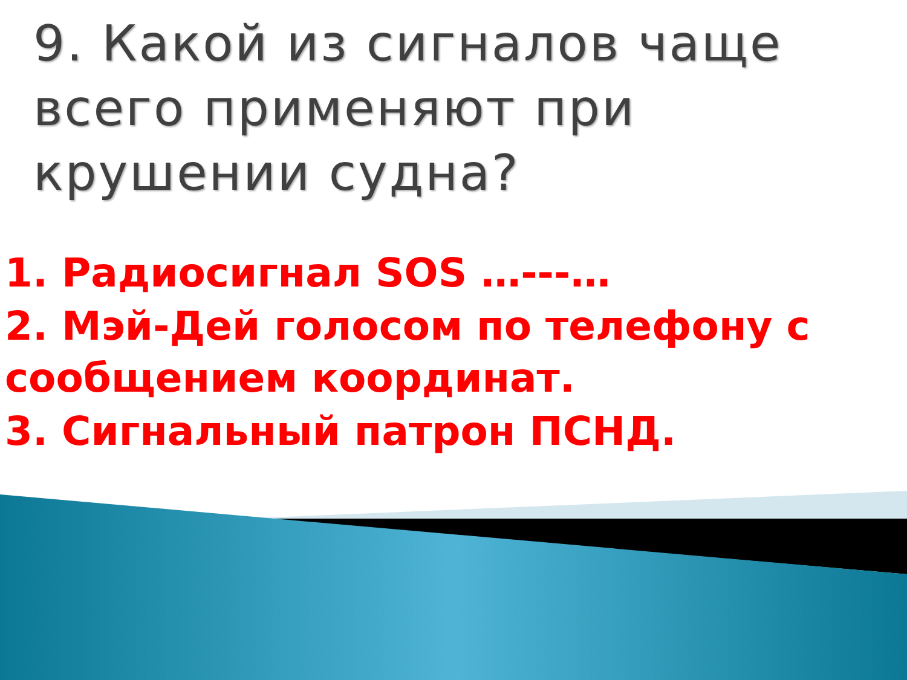9. Какой из сигналов чаще всего применяют при крушении судна?
1. Радиосигнал SOS …---…
2. Мэй-Дей голосом по телефону с сообщением координат.
3. Сигнальный патрон ПСНД.